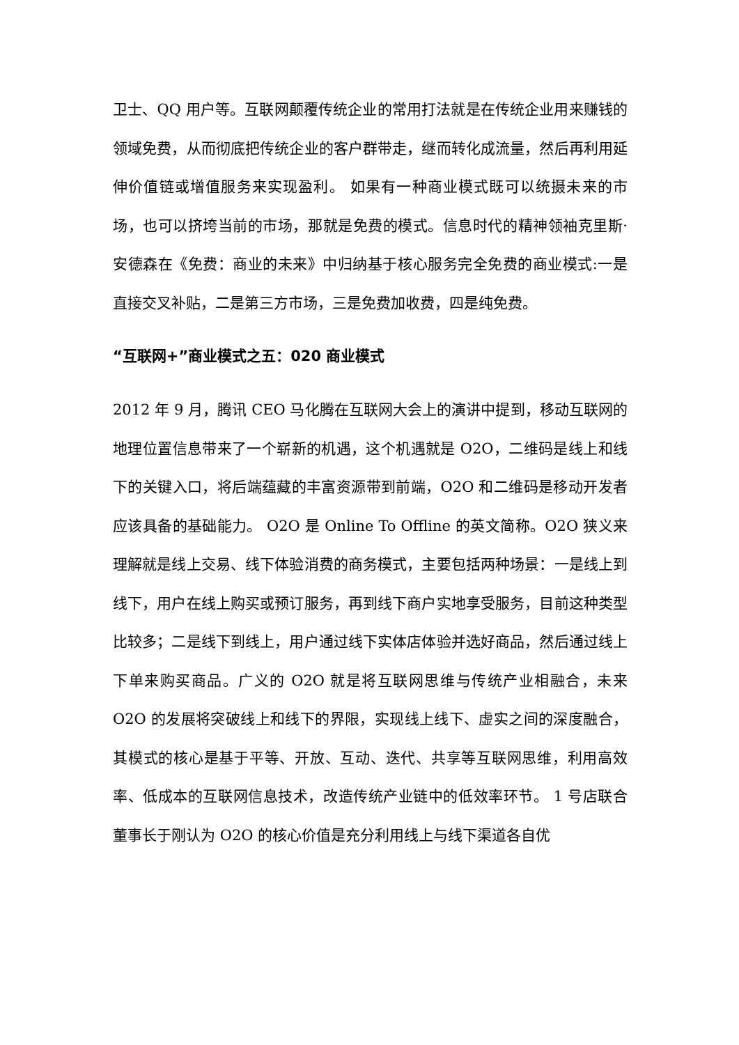卫士、QQ 用户等。互联网颠覆传统企业的常用打法就是在传统企业用来赚钱的领域免费，从而彻底把传统企业的客户群带走，继而转化成流量，然后再利用延伸价值链或增值服务来实现盈利。 如果有一种商业模式既可以统摄未来的市场，也可以挤垮当前的市场，那就是免费的模式。信息时代的精神领袖克里斯·安德森在《免费：商业的未来》中归纳基于核心服务完全免费的商业模式:一是直接交叉补贴，二是第三方市场，三是免费加收费，四是纯免费。
“互联网+”商业模式之五：020 商业模式
2012 年 9 月，腾讯 CEO 马化腾在互联网大会上的演讲中提到，移动互联网的地理位置信息带来了一个崭新的机遇，这个机遇就是 O2O，二维码是线上和线下的关键入口，将后端蕴藏的丰富资源带到前端，O2O 和二维码是移动开发者应该具备的基础能力。 O2O 是 Online To Offline 的英文简称。O2O 狭义来理解就是线上交易、线下体验消费的商务模式，主要包括两种场景：一是线上到线下，用户在线上购买或预订服务，再到线下商户实地享受服务，目前这种类型比较多；二是线下到线上，用户通过线下实体店体验并选好商品，然后通过线上下单来购买商品。广义的 O2O 就是将互联网思维与传统产业相融合，未来 O2O 的发展将突破线上和线下的界限，实现线上线下、虚实之间的深度融合，其模式的核心是基于平等、开放、互动、迭代、共享等互联网思维，利用高效率、低成本的互联网信息技术，改造传统产业链中的低效率环节。 1 号店联合董事长于刚认为 O2O 的核心价值是充分利用线上与线下渠道各自优